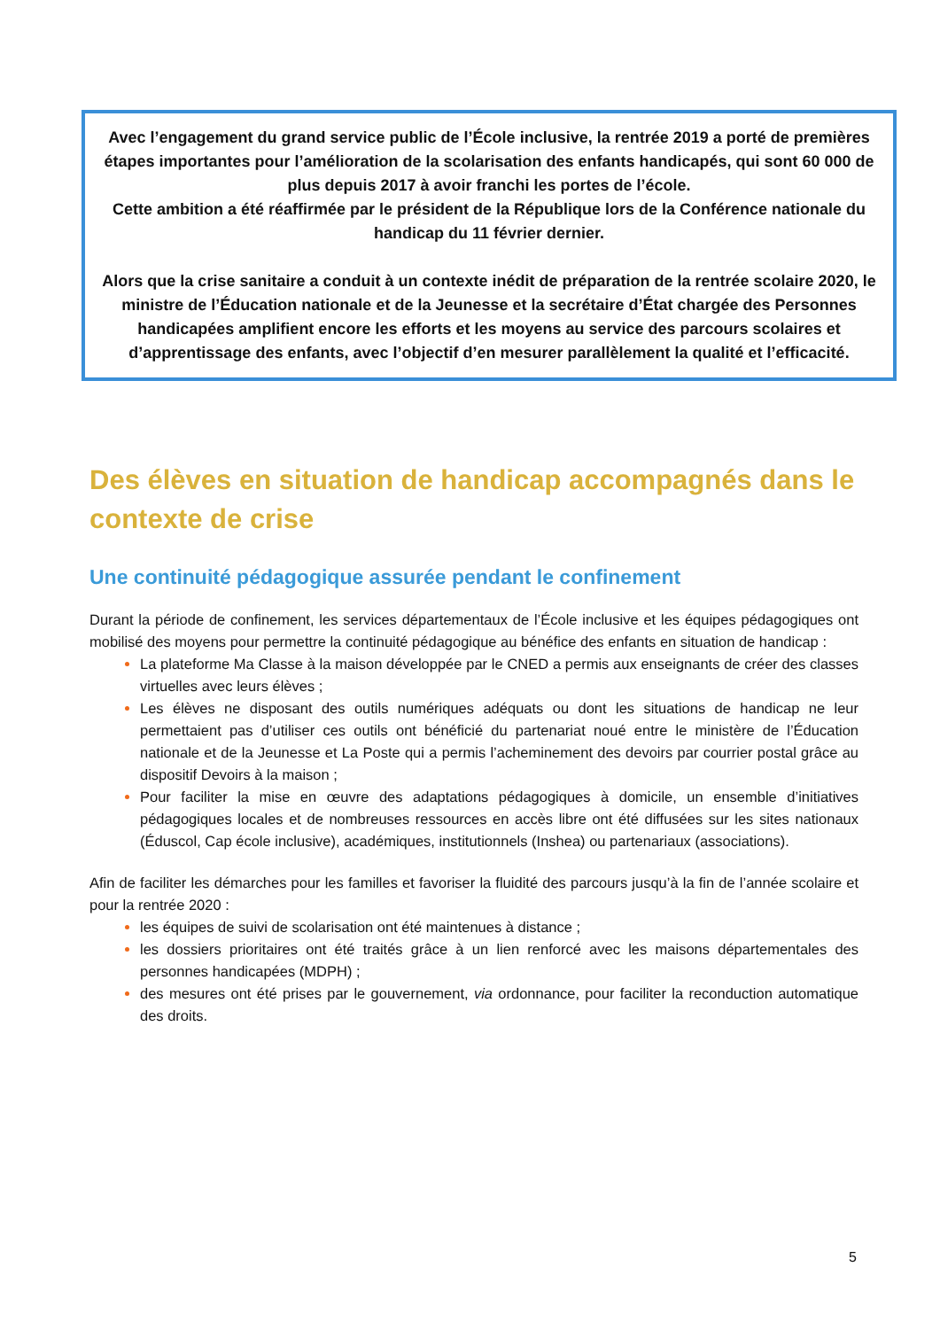Avec l’engagement du grand service public de l’École inclusive, la rentrée 2019 a porté de premières étapes importantes pour l’amélioration de la scolarisation des enfants handicapés, qui sont 60 000 de plus depuis 2017 à avoir franchi les portes de l’école.
Cette ambition a été réaffirmée par le président de la République lors de la Conférence nationale du handicap du 11 février dernier.
Alors que la crise sanitaire a conduit à un contexte inédit de préparation de la rentrée scolaire 2020, le ministre de l’Éducation nationale et de la Jeunesse et la secrétaire d’État chargée des Personnes handicapées amplifient encore les efforts et les moyens au service des parcours scolaires et d’apprentissage des enfants, avec l’objectif d’en mesurer parallèlement la qualité et l’efficacité.
Des élèves en situation de handicap accompagnés dans le contexte de crise
Une continuité pédagogique assurée pendant le confinement
Durant la période de confinement, les services départementaux de l’École inclusive et les équipes pédagogiques ont mobilisé des moyens pour permettre la continuité pédagogique au bénéfice des enfants en situation de handicap :
La plateforme Ma Classe à la maison développée par le CNED a permis aux enseignants de créer des classes virtuelles avec leurs élèves ;
Les élèves ne disposant des outils numériques adéquats ou dont les situations de handicap ne leur permettaient pas d’utiliser ces outils ont bénéficié du partenariat noué entre le ministère de l’Éducation nationale et de la Jeunesse et La Poste qui a permis l’acheminement des devoirs par courrier postal grâce au dispositif Devoirs à la maison ;
Pour faciliter la mise en œuvre des adaptations pédagogiques à domicile, un ensemble d’initiatives pédagogiques locales et de nombreuses ressources en accès libre ont été diffusées sur les sites nationaux (Éduscol, Cap école inclusive), académiques, institutionnels (Inshea) ou partenariaux (associations).
Afin de faciliter les démarches pour les familles et favoriser la fluidité des parcours jusqu’à la fin de l’année scolaire et pour la rentrée 2020 :
les équipes de suivi de scolarisation ont été maintenues à distance ;
les dossiers prioritaires ont été traités grâce à un lien renforcé avec les maisons départementales des personnes handicapées (MDPH) ;
des mesures ont été prises par le gouvernement, via ordonnance, pour faciliter la reconduction automatique des droits.
5